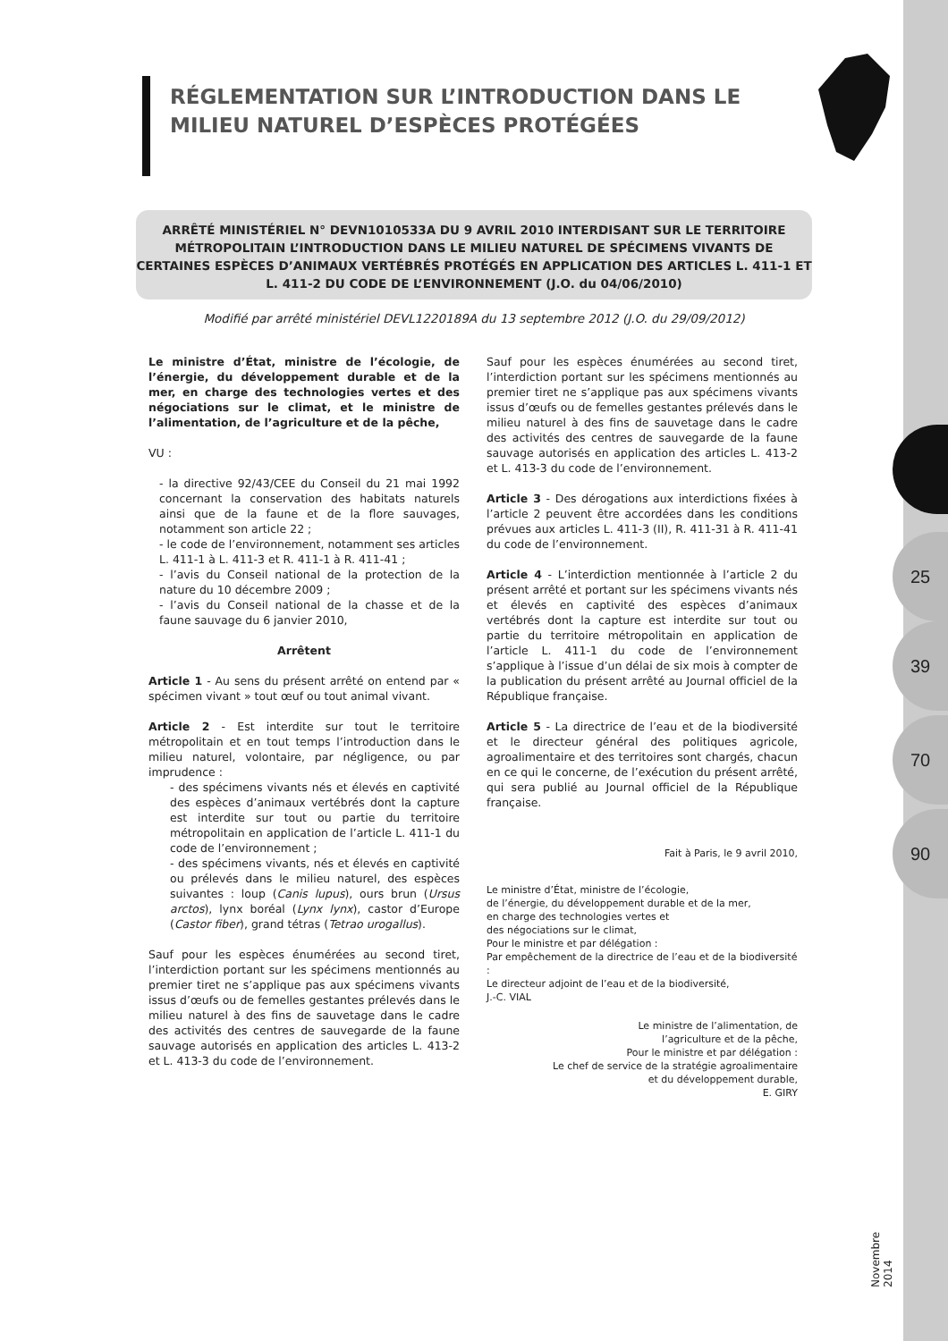RÉGLEMENTATION SUR L’INTRODUCTION DANS LE MILIEU NATUREL D’ESPÈCES PROTÉGÉES
ARRÊTÉ MINISTÉRIEL N° DEVN1010533A DU 9 AVRIL 2010 INTERDISANT SUR LE TERRITOIRE MÉTROPOLITAIN L’INTRODUCTION DANS LE MILIEU NATUREL DE SPÉCIMENS VIVANTS DE CERTAINES ESPÈCES D’ANIMAUX VERTÉBRÉS PROTÉGÉS EN APPLICATION DES ARTICLES L. 411-1 ET L. 411-2 DU CODE DE L’ENVIRONNEMENT (J.O. du 04/06/2010)
Modifié par arrêté ministériel DEVL1220189A du 13 septembre 2012 (J.O. du 29/09/2012)
25
39
70
90
Le ministre d’État, ministre de l’écologie, de l’énergie, du développement durable et de la mer, en charge des technologies vertes et des négociations sur le climat, et le ministre de l’alimentation, de l’agriculture et de la pêche,
VU :
- la directive 92/43/CEE du Conseil du 21 mai 1992 concernant la conservation des habitats naturels ainsi que de la faune et de la flore sauvages, notamment son article 22 ;
- le code de l’environnement, notamment ses articles L. 411-1 à L. 411-3 et R. 411-1 à R. 411-41 ;
- l’avis du Conseil national de la protection de la nature du 10 décembre 2009 ;
- l’avis du Conseil national de la chasse et de la faune sauvage du 6 janvier 2010,
Arrêtent
Article 1 - Au sens du présent arrêté on entend par « spécimen vivant » tout œuf ou tout animal vivant.
Article 2 - Est interdite sur tout le territoire métropolitain et en tout temps l’introduction dans le milieu naturel, volontaire, par négligence, ou par imprudence :
- des spécimens vivants nés et élevés en captivité des espèces d’animaux vertébrés dont la capture est interdite sur tout ou partie du territoire métropolitain en application de l’article L. 411-1 du code de l’environnement ;
- des spécimens vivants, nés et élevés en captivité ou prélevés dans le milieu naturel, des espèces suivantes : loup (Canis lupus), ours brun (Ursus arctos), lynx boréal (Lynx lynx), castor d’Europe (Castor fiber), grand tétras (Tetrao urogallus).
Sauf pour les espèces énumérées au second tiret, l’interdiction portant sur les spécimens mentionnés au premier tiret ne s’applique pas aux spécimens vivants issus d’œufs ou de femelles gestantes prélevés dans le milieu naturel à des fins de sauvetage dans le cadre des activités des centres de sauvegarde de la faune sauvage autorisés en application des articles L. 413-2 et L. 413-3 du code de l’environnement.
Sauf pour les espèces énumérées au second tiret, l’interdiction portant sur les spécimens mentionnés au premier tiret ne s’applique pas aux spécimens vivants issus d’œufs ou de femelles gestantes prélevés dans le milieu naturel à des fins de sauvetage dans le cadre des activités des centres de sauvegarde de la faune sauvage autorisés en application des articles L. 413-2 et L. 413-3 du code de l’environnement.
Article 3 - Des dérogations aux interdictions fixées à l’article 2 peuvent être accordées dans les conditions prévues aux articles L. 411-3 (II), R. 411-31 à R. 411-41 du code de l’environnement.
Article 4 - L’interdiction mentionnée à l’article 2 du présent arrêté et portant sur les spécimens vivants nés et élevés en captivité des espèces d’animaux vertébrés dont la capture est interdite sur tout ou partie du territoire métropolitain en application de l’article L. 411-1 du code de l’environnement s’applique à l’issue d’un délai de six mois à compter de la publication du présent arrêté au Journal officiel de la République française.
Article 5 - La directrice de l’eau et de la biodiversité et le directeur général des politiques agricole, agroalimentaire et des territoires sont chargés, chacun en ce qui le concerne, de l’exécution du présent arrêté, qui sera publié au Journal officiel de la République française.
Fait à Paris, le 9 avril 2010,
Le ministre d’État, ministre de l’écologie,
de l’énergie, du développement durable et de la mer,
en charge des technologies vertes et
des négociations sur le climat,
Pour le ministre et par délégation :
Par empêchement de la directrice de l’eau et de la biodiversité :
Le directeur adjoint de l’eau et de la biodiversité,
J.-C. VIAL
Le ministre de l’alimentation, de
l’agriculture et de la pêche,
Pour le ministre et par délégation :
Le chef de service de la stratégie agroalimentaire
et du développement durable,
E. GIRY
Novembre 2014